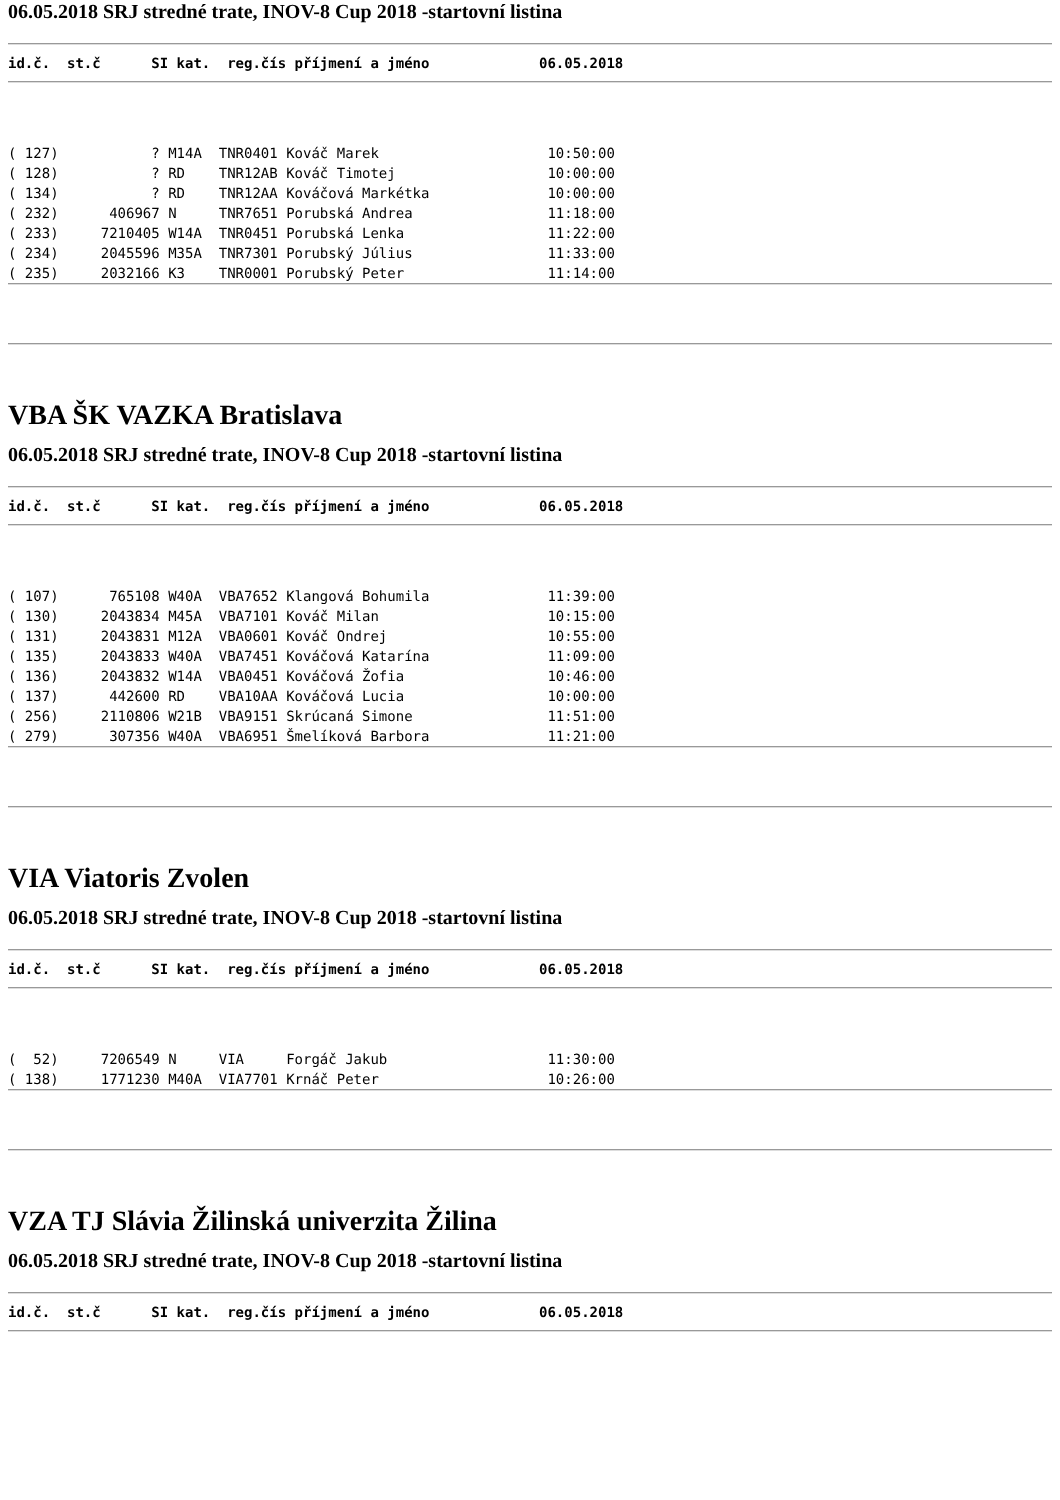06.05.2018 SRJ stredné trate, INOV-8 Cup 2018 -startovní listina
id.č.  st.č      SI kat.  reg.čís příjmení a jméno             06.05.2018
( 127)           ? M14A  TNR0401 Kováč Marek                    10:50:00
( 128)           ? RD    TNR12AB Kováč Timotej                  10:00:00
( 134)           ? RD    TNR12AA Kováčová Markétka              10:00:00
( 232)      406967 N     TNR7651 Porubská Andrea                11:18:00
( 233)     7210405 W14A  TNR0451 Porubská Lenka                 11:22:00
( 234)     2045596 M35A  TNR7301 Porubský Július                11:33:00
( 235)     2032166 K3    TNR0001 Porubský Peter                 11:14:00
VBA ŠK VAZKA Bratislava
06.05.2018 SRJ stredné trate, INOV-8 Cup 2018 -startovní listina
id.č.  st.č      SI kat.  reg.čís příjmení a jméno             06.05.2018
( 107)      765108 W40A  VBA7652 Klangová Bohumila              11:39:00
( 130)     2043834 M45A  VBA7101 Kováč Milan                    10:15:00
( 131)     2043831 M12A  VBA0601 Kováč Ondrej                   10:55:00
( 135)     2043833 W40A  VBA7451 Kováčová Katarína              11:09:00
( 136)     2043832 W14A  VBA0451 Kováčová Žofia                 10:46:00
( 137)      442600 RD    VBA10AA Kováčová Lucia                 10:00:00
( 256)     2110806 W21B  VBA9151 Skrúcaná Simone                11:51:00
( 279)      307356 W40A  VBA6951 Šmelíková Barbora              11:21:00
VIA Viatoris Zvolen
06.05.2018 SRJ stredné trate, INOV-8 Cup 2018 -startovní listina
id.č.  st.č      SI kat.  reg.čís příjmení a jméno             06.05.2018
(  52)     7206549 N     VIA     Forgáč Jakub                   11:30:00
( 138)     1771230 M40A  VIA7701 Krnáč Peter                    10:26:00
VZA TJ Slávia Žilinská univerzita Žilina
06.05.2018 SRJ stredné trate, INOV-8 Cup 2018 -startovní listina
id.č.  st.č      SI kat.  reg.čís příjmení a jméno             06.05.2018